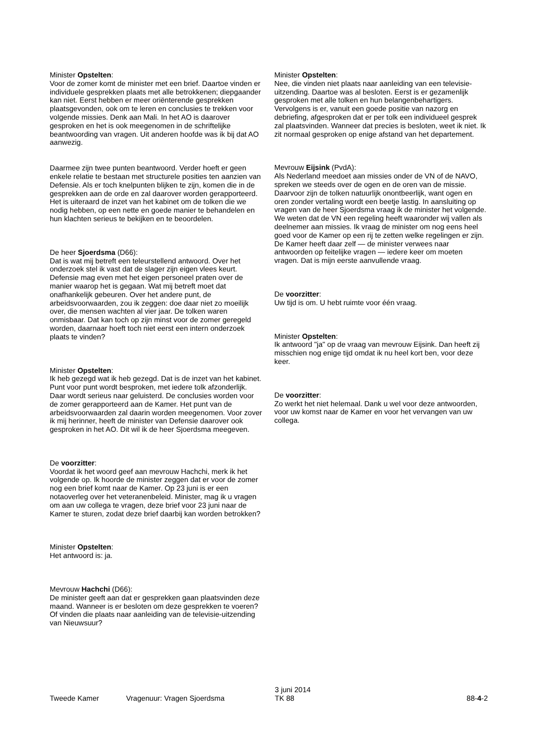Minister Opstelten:
Voor de zomer komt de minister met een brief. Daartoe vinden er individuele gesprekken plaats met alle betrokkenen; diepgaander kan niet. Eerst hebben er meer oriënterende gesprekken plaatsgevonden, ook om te leren en conclusies te trekken voor volgende missies. Denk aan Mali. In het AO is daarover gesproken en het is ook meegenomen in de schriftelijke beantwoording van vragen. Uit anderen hoofde was ik bij dat AO aanwezig.
Daarmee zijn twee punten beantwoord. Verder hoeft er geen enkele relatie te bestaan met structurele posities ten aanzien van Defensie. Als er toch knelpunten blijken te zijn, komen die in de gesprekken aan de orde en zal daarover worden gerapporteerd. Het is uiteraard de inzet van het kabinet om de tolken die we nodig hebben, op een nette en goede manier te behandelen en hun klachten serieus te bekijken en te beoordelen.
De heer Sjoerdsma (D66):
Dat is wat mij betreft een teleurstellend antwoord. Over het onderzoek stel ik vast dat de slager zijn eigen vlees keurt. Defensie mag even met het eigen personeel praten over de manier waarop het is gegaan. Wat mij betreft moet dat onafhankelijk gebeuren. Over het andere punt, de arbeidsvoorwaarden, zou ik zeggen: doe daar niet zo moeilijk over, die mensen wachten al vier jaar. De tolken waren onmisbaar. Dat kan toch op zijn minst voor de zomer geregeld worden, daarnaar hoeft toch niet eerst een intern onderzoek plaats te vinden?
Minister Opstelten:
Ik heb gezegd wat ik heb gezegd. Dat is de inzet van het kabinet. Punt voor punt wordt besproken, met iedere tolk afzonderlijk. Daar wordt serieus naar geluisterd. De conclusies worden voor de zomer gerapporteerd aan de Kamer. Het punt van de arbeidsvoorwaarden zal daarin worden meegenomen. Voor zover ik mij herinner, heeft de minister van Defensie daarover ook gesproken in het AO. Dit wil ik de heer Sjoerdsma meegeven.
De voorzitter:
Voordat ik het woord geef aan mevrouw Hachchi, merk ik het volgende op. Ik hoorde de minister zeggen dat er voor de zomer nog een brief komt naar de Kamer. Op 23 juni is er een notaoverleg over het veteranenbeleid. Minister, mag ik u vragen om aan uw collega te vragen, deze brief voor 23 juni naar de Kamer te sturen, zodat deze brief daarbij kan worden betrokken?
Minister Opstelten:
Het antwoord is: ja.
Mevrouw Hachchi (D66):
De minister geeft aan dat er gesprekken gaan plaatsvinden deze maand. Wanneer is er besloten om deze gesprekken te voeren? Of vinden die plaats naar aanleiding van de televisie-uitzending van Nieuwsuur?
Minister Opstelten:
Nee, die vinden niet plaats naar aanleiding van een televisie-uitzending. Daartoe was al besloten. Eerst is er gezamenlijk gesproken met alle tolken en hun belangenbehartigers. Vervolgens is er, vanuit een goede positie van nazorg en debriefing, afgesproken dat er per tolk een individueel gesprek zal plaatsvinden. Wanneer dat precies is besloten, weet ik niet. Ik zit normaal gesproken op enige afstand van het departement.
Mevrouw Eijsink (PvdA):
Als Nederland meedoet aan missies onder de VN of de NAVO, spreken we steeds over de ogen en de oren van de missie. Daarvoor zijn de tolken natuurlijk onontbeerlijk, want ogen en oren zonder vertaling wordt een beetje lastig. In aansluiting op vragen van de heer Sjoerdsma vraag ik de minister het volgende. We weten dat de VN een regeling heeft waaronder wij vallen als deelnemer aan missies. Ik vraag de minister om nog eens heel goed voor de Kamer op een rij te zetten welke regelingen er zijn. De Kamer heeft daar zelf — de minister verwees naar antwoorden op feitelijke vragen — iedere keer om moeten vragen. Dat is mijn eerste aanvullende vraag.
De voorzitter:
Uw tijd is om. U hebt ruimte voor één vraag.
Minister Opstelten:
Ik antwoord "ja" op de vraag van mevrouw Eijsink. Dan heeft zij misschien nog enige tijd omdat ik nu heel kort ben, voor deze keer.
De voorzitter:
Zo werkt het niet helemaal. Dank u wel voor deze antwoorden, voor uw komst naar de Kamer en voor het vervangen van uw collega.
Tweede Kamer
Vragenuur: Vragen Sjoerdsma
3 juni 2014
TK 88
88-4-2